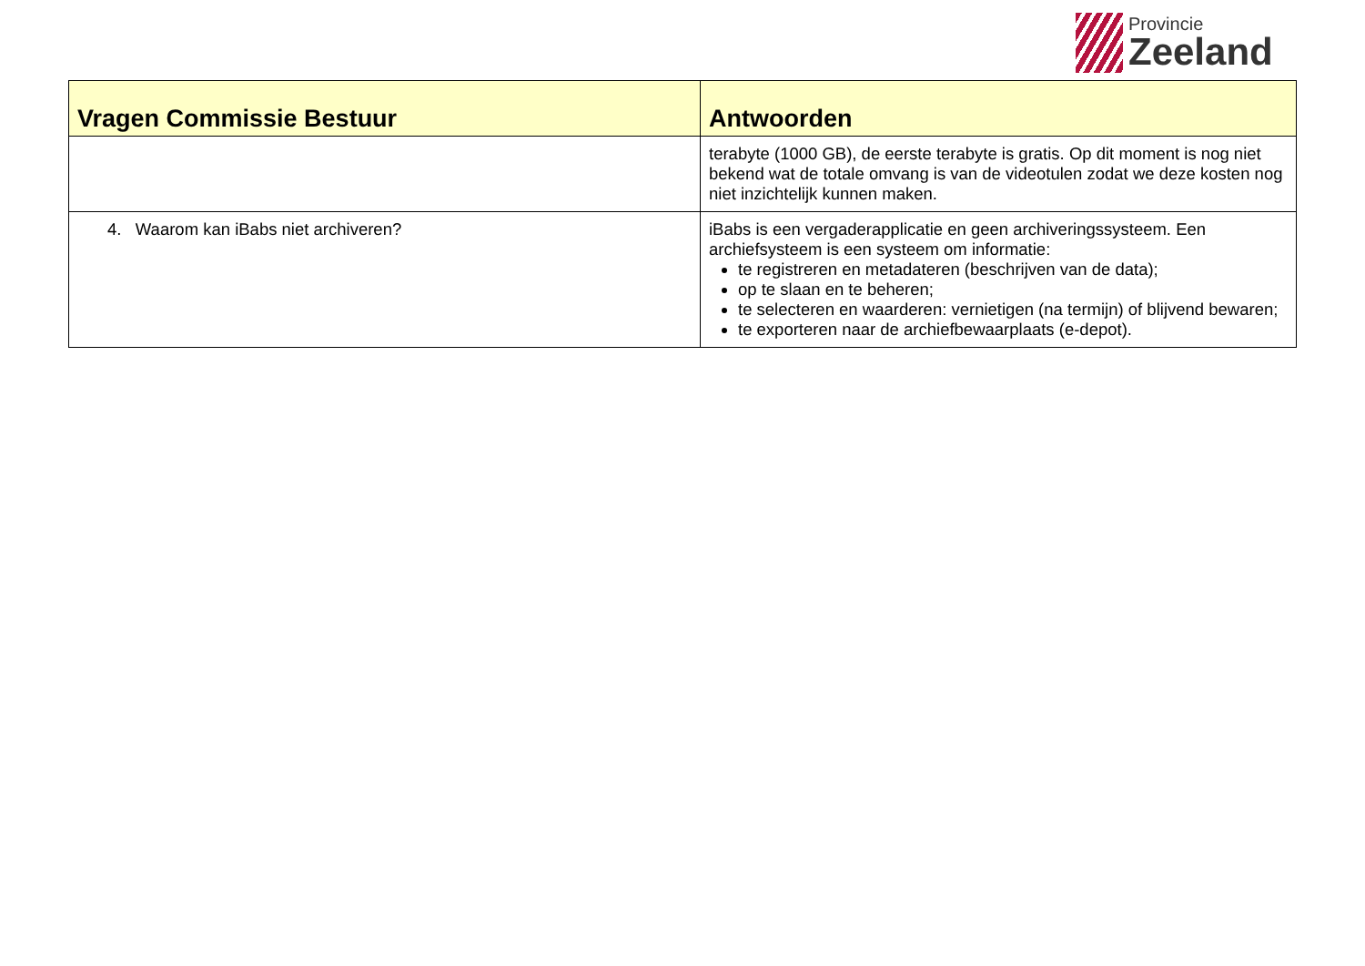Provincie
Zeeland
| Vragen Commissie Bestuur | Antwoorden |
| --- | --- |
| | terabyte (1000 GB), de eerste terabyte is gratis. Op dit moment is nog niet bekend wat de totale omvang is van de videotulen zodat we deze kosten nog niet inzichtelijk kunnen maken. |
| 4. Waarom kan iBabs niet archiveren? | iBabs is een vergaderapplicatie en geen archiveringssysteem. Een archiefsysteem is een systeem om informatie: te registreren en metadateren (beschrijven van de data); op te slaan en te beheren; te selecteren en waarderen: vernietigen (na termijn) of blijvend bewaren; te exporteren naar de archiefbewaarplaats (e-depot). |